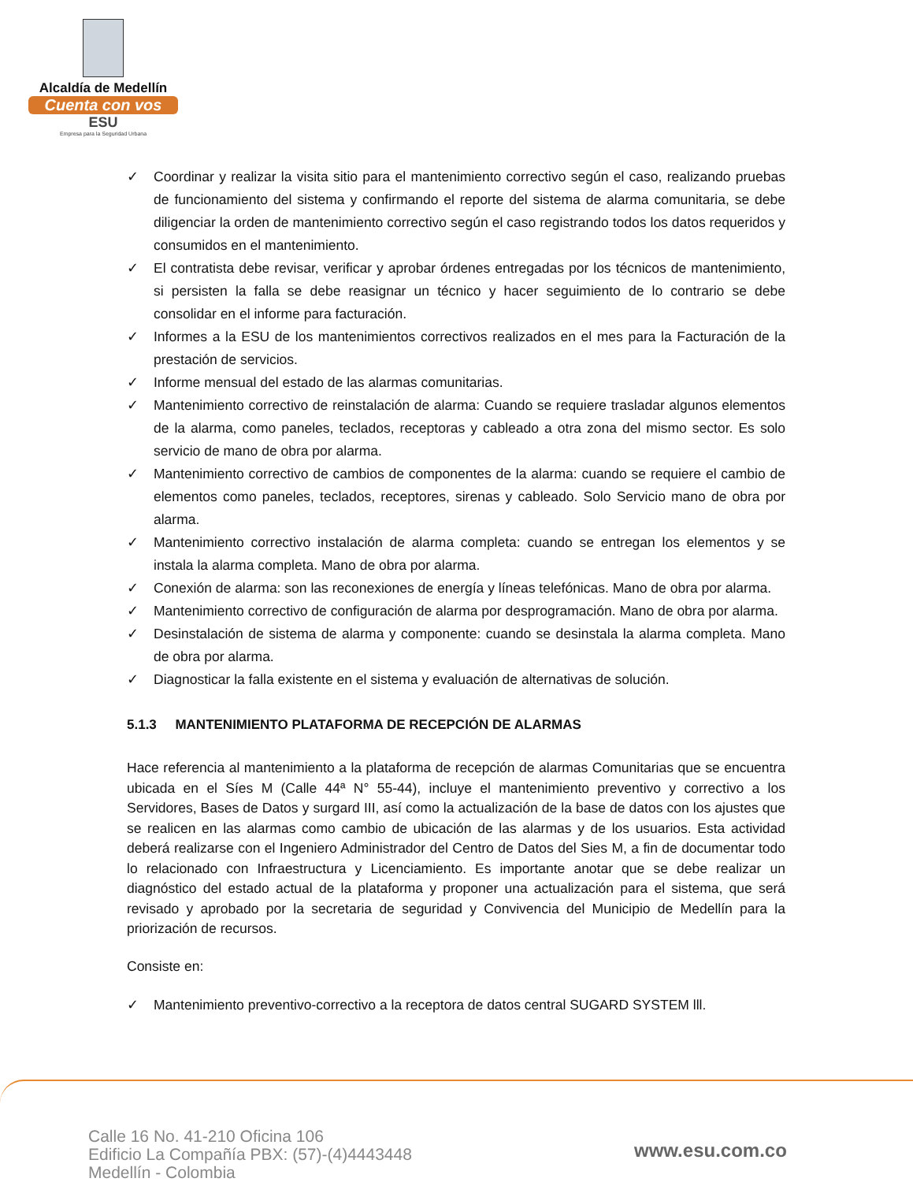Alcaldía de Medellín
Cuenta con vos
ESU
Empresa para la Seguridad Urbana
✓ Coordinar y realizar la visita sitio para el mantenimiento correctivo según el caso, realizando pruebas de funcionamiento del sistema y confirmando el reporte del sistema de alarma comunitaria, se debe diligenciar la orden de mantenimiento correctivo según el caso registrando todos los datos requeridos y consumidos en el mantenimiento.
✓ El contratista debe revisar, verificar y aprobar órdenes entregadas por los técnicos de mantenimiento, si persisten la falla se debe reasignar un técnico y hacer seguimiento de lo contrario se debe consolidar en el informe para facturación.
✓ Informes a la ESU de los mantenimientos correctivos realizados en el mes para la Facturación de la prestación de servicios.
✓ Informe mensual del estado de las alarmas comunitarias.
✓ Mantenimiento correctivo de reinstalación de alarma: Cuando se requiere trasladar algunos elementos de la alarma, como paneles, teclados, receptoras y cableado a otra zona del mismo sector. Es solo servicio de mano de obra por alarma.
✓ Mantenimiento correctivo de cambios de componentes de la alarma: cuando se requiere el cambio de elementos como paneles, teclados, receptores, sirenas y cableado. Solo Servicio mano de obra por alarma.
✓ Mantenimiento correctivo instalación de alarma completa: cuando se entregan los elementos y se instala la alarma completa. Mano de obra por alarma.
✓ Conexión de alarma: son las reconexiones de energía y líneas telefónicas. Mano de obra por alarma.
✓ Mantenimiento correctivo de configuración de alarma por desprogramación. Mano de obra por alarma.
✓ Desinstalación de sistema de alarma y componente: cuando se desinstala la alarma completa. Mano de obra por alarma.
✓ Diagnosticar la falla existente en el sistema y evaluación de alternativas de solución.
5.1.3 MANTENIMIENTO PLATAFORMA DE RECEPCIÓN DE ALARMAS
Hace referencia al mantenimiento a la plataforma de recepción de alarmas Comunitarias que se encuentra ubicada en el Síes M (Calle 44ª N° 55-44), incluye el mantenimiento preventivo y correctivo a los Servidores, Bases de Datos y surgard III, así como la actualización de la base de datos con los ajustes que se realicen en las alarmas como cambio de ubicación de las alarmas y de los usuarios. Esta actividad deberá realizarse con el Ingeniero Administrador del Centro de Datos del Sies M, a fin de documentar todo lo relacionado con Infraestructura y Licenciamiento. Es importante anotar que se debe realizar un diagnóstico del estado actual de la plataforma y proponer una actualización para el sistema, que será revisado y aprobado por la secretaria de seguridad y Convivencia del Municipio de Medellín para la priorización de recursos.
Consiste en:
✓ Mantenimiento preventivo-correctivo a la receptora de datos central SUGARD SYSTEM lll.
Calle 16 No. 41-210 Oficina 106
Edificio La Compañía PBX: (57)-(4)4443448
Medellín - Colombia
www.esu.com.co